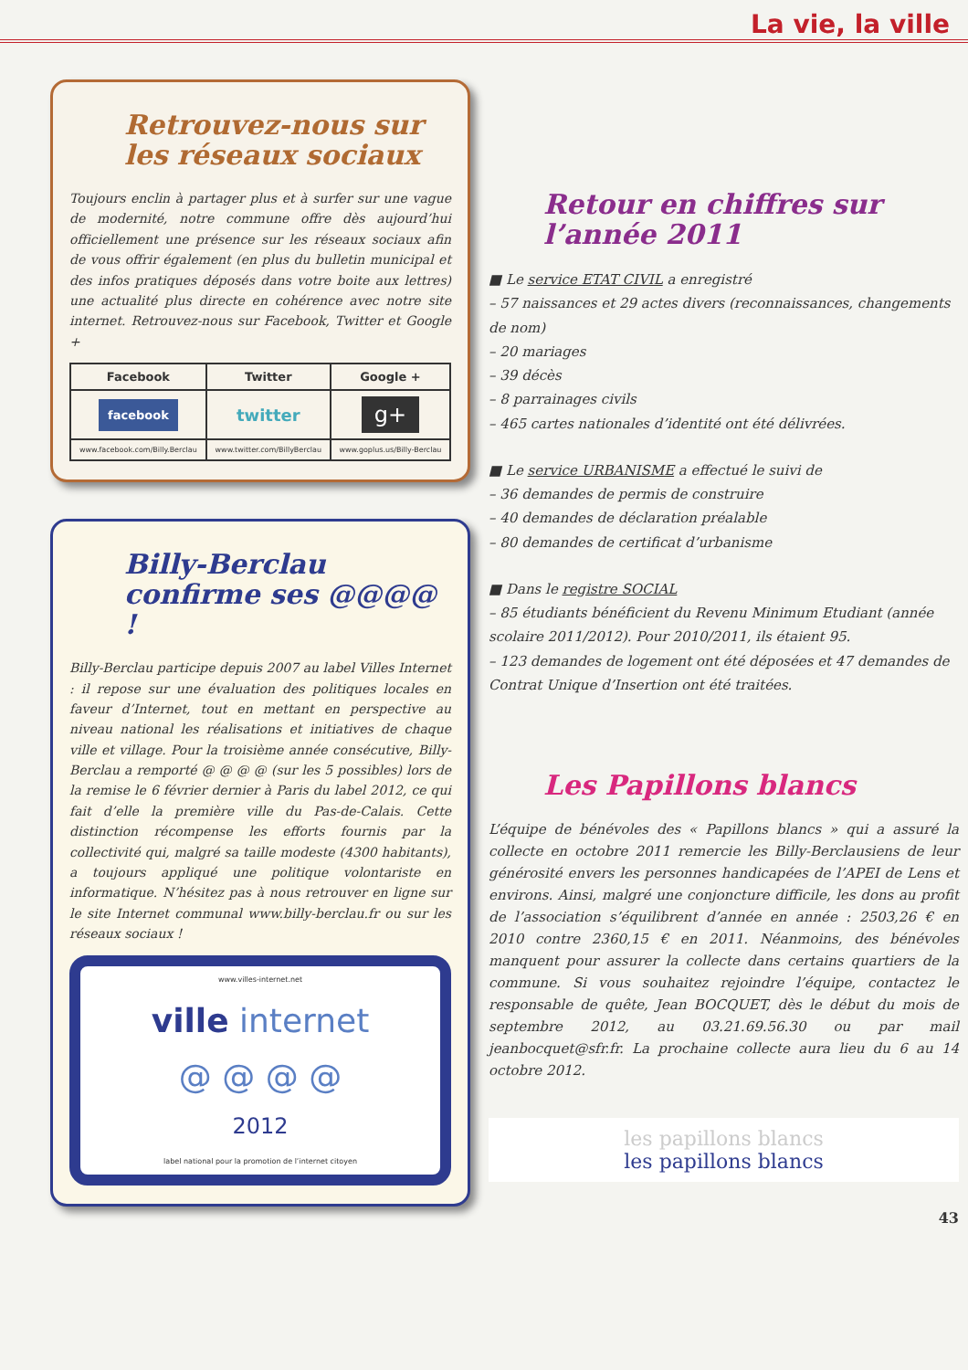La vie, la ville
Retrouvez-nous sur les réseaux sociaux
Toujours enclin à partager plus et à surfer sur une vague de modernité, notre commune offre dès aujourd’hui officiellement une présence sur les réseaux sociaux afin de vous offrir également (en plus du bulletin municipal et des infos pratiques déposés dans votre boite aux lettres) une actualité plus directe en cohérence avec notre site internet. Retrouvez-nous sur Facebook, Twitter et Google +
| Facebook | Twitter | Google + |
| --- | --- | --- |
| facebook | twitter | g+ |
| www.facebook.com/Billy.Berclau | www.twitter.com/BillyBerclau | www.goplus.us/Billy-Berclau |
Billy-Berclau confirme ses @@@@ !
Billy-Berclau participe depuis 2007 au label Villes Internet : il repose sur une évaluation des politiques locales en faveur d’Internet, tout en mettant en perspective au niveau national les réalisations et initiatives de chaque ville et village. Pour la troisième année consécutive, Billy-Berclau a remporté @ @ @ @ (sur les 5 possibles) lors de la remise le 6 février dernier à Paris du label 2012, ce qui fait d’elle la première ville du Pas-de-Calais. Cette distinction récompense les efforts fournis par la collectivité qui, malgré sa taille modeste (4300 habitants), a toujours appliqué une politique volontariste en informatique. N’hésitez pas à nous retrouver en ligne sur le site Internet communal www.billy-berclau.fr ou sur les réseaux sociaux !
www.villes-internet.net
ville internet
@ @ @ @
2012
label national pour la promotion de l’internet citoyen
Retour en chiffres sur l’année 2011
■ Le service ETAT CIVIL a enregistré
– 57 naissances et 29 actes divers (reconnaissances, changements de nom)
– 20 mariages
– 39 décès
– 8 parrainages civils
– 465 cartes nationales d’identité ont été délivrées.
■ Le service URBANISME a effectué le suivi de
– 36 demandes de permis de construire
– 40 demandes de déclaration préalable
– 80 demandes de certificat d’urbanisme
■ Dans le registre SOCIAL
– 85 étudiants bénéficient du Revenu Minimum Etudiant (année scolaire 2011/2012). Pour 2010/2011, ils étaient 95.
– 123 demandes de logement ont été déposées et 47 demandes de Contrat Unique d’Insertion ont été traitées.
Les Papillons blancs
L’équipe de bénévoles des « Papillons blancs » qui a assuré la collecte en octobre 2011 remercie les Billy-Berclausiens de leur générosité envers les personnes handicapées de l’APEI de Lens et environs. Ainsi, malgré une conjoncture difficile, les dons au profit de l’association s’équilibrent d’année en année : 2503,26 € en 2010 contre 2360,15 € en 2011. Néanmoins, des bénévoles manquent pour assurer la collecte dans certains quartiers de la commune. Si vous souhaitez rejoindre l’équipe, contactez le responsable de quête, Jean BOCQUET, dès le début du mois de septembre 2012, au 03.21.69.56.30 ou par mail jeanbocquet@sfr.fr. La prochaine collecte aura lieu du 6 au 14 octobre 2012.
les papillons blancs
les papillons blancs
43